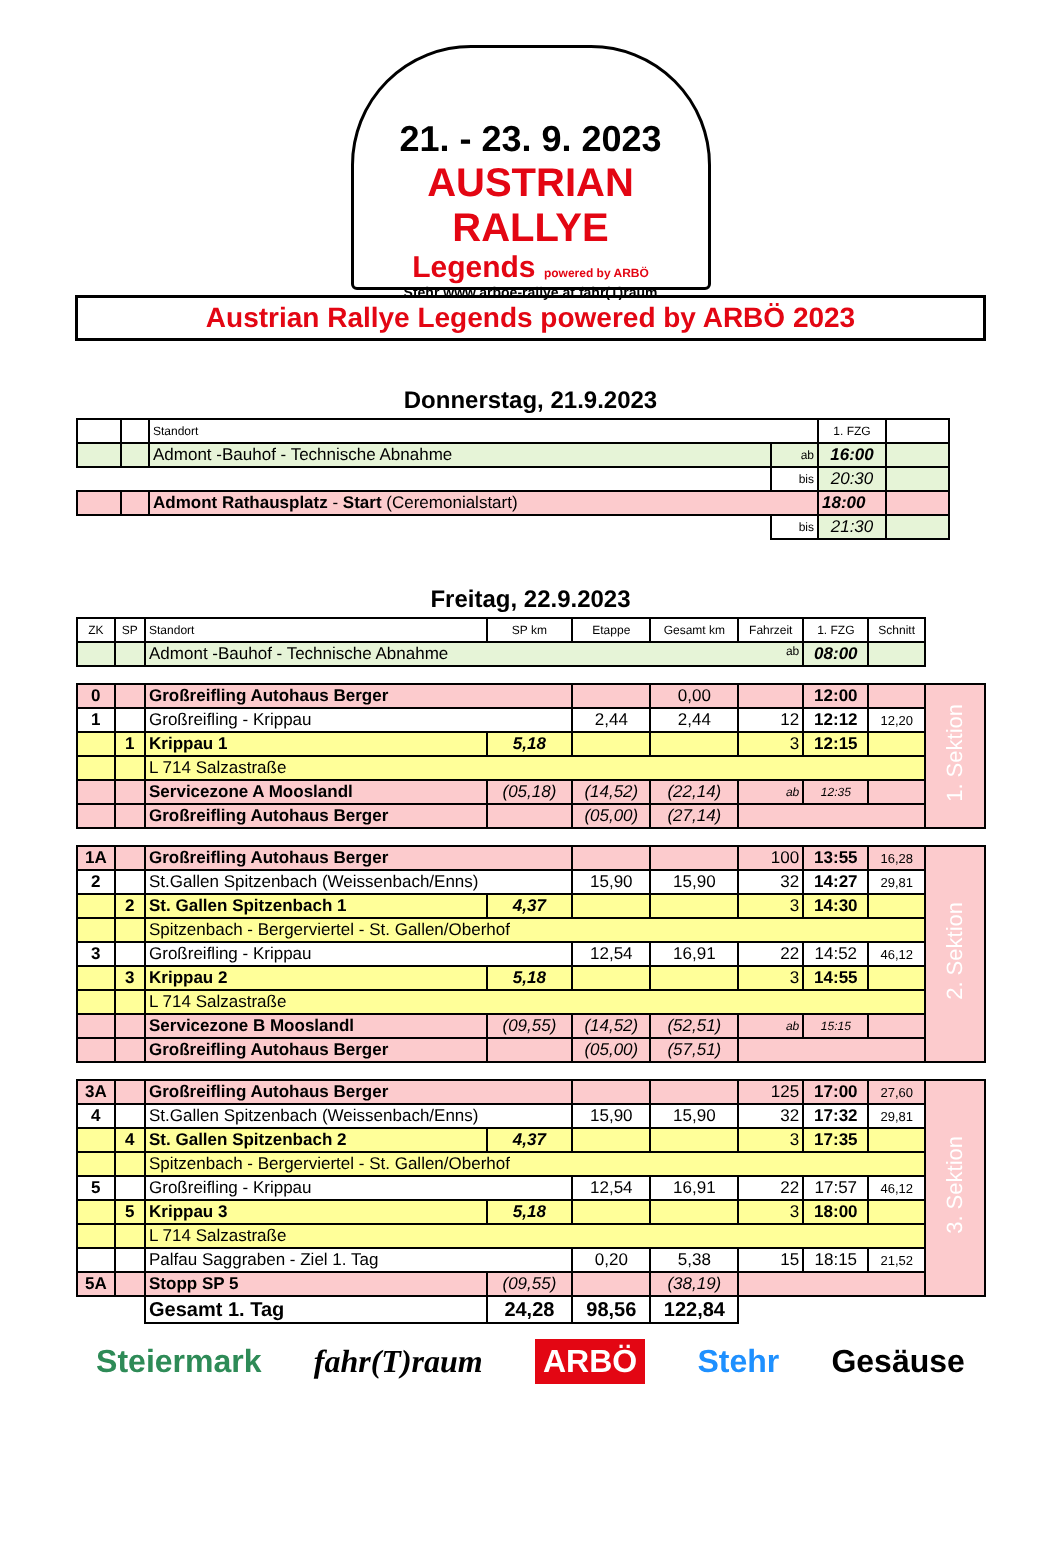21. - 23. 9. 2023
AUSTRIAN RALLYE
Legends powered by ARBÖ
Stehr www.arboe-rallye.at fahr(T)raum
Austrian Rallye Legends powered by ARBÖ 2023
Donnerstag, 21.9.2023
| | | Standort | | 1. FZG | |
| --- | --- | --- | --- | --- | --- |
| | | Admont -Bauhof - Technische Abnahme | ab | 16:00 | |
| | | | bis | 20:30 | |
| | | Admont Rathausplatz - Start (Ceremonialstart) | | 18:00 | |
| | | | bis | 21:30 | |
Freitag, 22.9.2023
| ZK | SP | Standort | SP km | Etappe | Gesamt km | Fahrzeit | 1. FZG | Schnitt | |
| --- | --- | --- | --- | --- | --- | --- | --- | --- | --- |
| | | Admont -Bauhof - Technische Abnahme ab | | | | | 08:00 | | |
| 0 | | Großreifling Autohaus Berger | | | 0,00 | | 12:00 | | 1. Sektion |
| 1 | | Großreifling - Krippau | | 2,44 | 2,44 | 12 | 12:12 | 12,20 | |
| | 1 | Krippau 1 | 5,18 | | | 3 | 12:15 | | |
| | | L 714 Salzastraße | | | | | | | |
| | | Servicezone A Mooslandl | (05,18) | (14,52) | (22,14) | ab | 12:35 | | |
| | | Großreifling Autohaus Berger | | (05,00) | (27,14) | | | | |
| 1A | | Großreifling Autohaus Berger | | | | 100 | 13:55 | 16,28 | 2. Sektion |
| 2 | | St.Gallen Spitzenbach (Weissenbach/Enns) | | 15,90 | 15,90 | 32 | 14:27 | 29,81 | |
| | 2 | St. Gallen Spitzenbach 1 | 4,37 | | | 3 | 14:30 | | |
| | | Spitzenbach - Bergerviertel - St. Gallen/Oberhof | | | | | | | |
| 3 | | Großreifling - Krippau | | 12,54 | 16,91 | 22 | 14:52 | 46,12 | |
| | 3 | Krippau 2 | 5,18 | | | 3 | 14:55 | | |
| | | L 714 Salzastraße | | | | | | | |
| | | Servicezone B Mooslandl | (09,55) | (14,52) | (52,51) | ab | 15:15 | | |
| | | Großreifling Autohaus Berger | | (05,00) | (57,51) | | | | |
| 3A | | Großreifling Autohaus Berger | | | | 125 | 17:00 | 27,60 | 3. Sektion |
| 4 | | St.Gallen Spitzenbach (Weissenbach/Enns) | | 15,90 | 15,90 | 32 | 17:32 | 29,81 | |
| | 4 | St. Gallen Spitzenbach 2 | 4,37 | | | 3 | 17:35 | | |
| | | Spitzenbach - Bergerviertel - St. Gallen/Oberhof | | | | | | | |
| 5 | | Großreifling - Krippau | | 12,54 | 16,91 | 22 | 17:57 | 46,12 | |
| | 5 | Krippau 3 | 5,18 | | | 3 | 18:00 | | |
| | | L 714 Salzastraße | | | | | | | |
| | | Palfau Saggraben - Ziel 1. Tag | | 0,20 | 5,38 | 15 | 18:15 | 21,52 | |
| 5A | | Stopp SP 5 | (09,55) | | (38,19) | | | | |
| | | Gesamt 1. Tag | 24,28 | 98,56 | 122,84 | | | | |
Steiermark fahr(T)raum ARBÖ Stehr Gesäuse